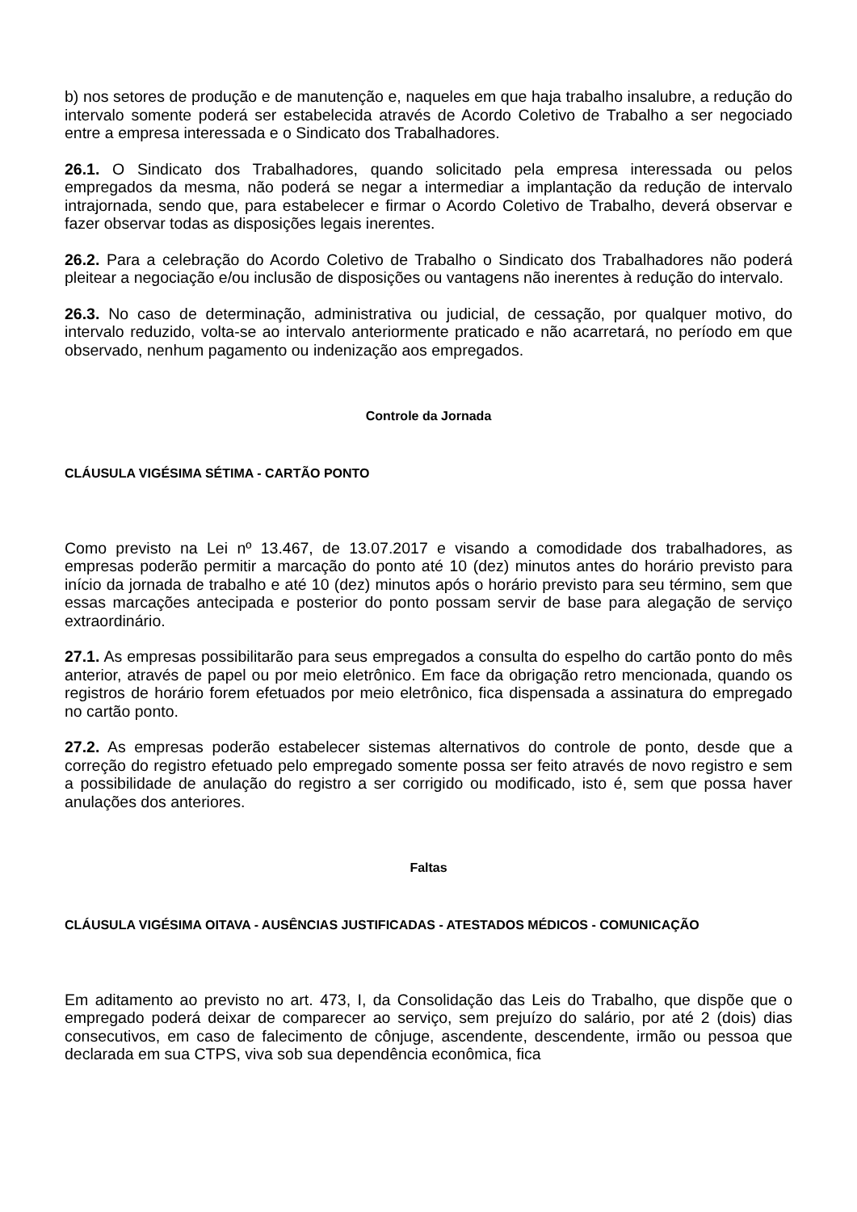b) nos setores de produção e de manutenção e, naqueles em que haja trabalho insalubre, a redução do intervalo somente poderá ser estabelecida através de Acordo Coletivo de Trabalho a ser negociado entre a empresa interessada e o Sindicato dos Trabalhadores.
26.1. O Sindicato dos Trabalhadores, quando solicitado pela empresa interessada ou pelos empregados da mesma, não poderá se negar a intermediar a implantação da redução de intervalo intrajornada, sendo que, para estabelecer e firmar o Acordo Coletivo de Trabalho, deverá observar e fazer observar todas as disposições legais inerentes.
26.2. Para a celebração do Acordo Coletivo de Trabalho o Sindicato dos Trabalhadores não poderá pleitear a negociação e/ou inclusão de disposições ou vantagens não inerentes à redução do intervalo.
26.3. No caso de determinação, administrativa ou judicial, de cessação, por qualquer motivo, do intervalo reduzido, volta-se ao intervalo anteriormente praticado e não acarretará, no período em que observado, nenhum pagamento ou indenização aos empregados.
Controle da Jornada
CLÁUSULA VIGÉSIMA SÉTIMA - CARTÃO PONTO
Como previsto na Lei nº 13.467, de 13.07.2017 e visando a comodidade dos trabalhadores, as empresas poderão permitir a marcação do ponto até 10 (dez) minutos antes do horário previsto para início da jornada de trabalho e até 10 (dez) minutos após o horário previsto para seu término, sem que essas marcações antecipada e posterior do ponto possam servir de base para alegação de serviço extraordinário.
27.1. As empresas possibilitarão para seus empregados a consulta do espelho do cartão ponto do mês anterior, através de papel ou por meio eletrônico. Em face da obrigação retro mencionada, quando os registros de horário forem efetuados por meio eletrônico, fica dispensada a assinatura do empregado no cartão ponto.
27.2. As empresas poderão estabelecer sistemas alternativos do controle de ponto, desde que a correção do registro efetuado pelo empregado somente possa ser feito através de novo registro e sem a possibilidade de anulação do registro a ser corrigido ou modificado, isto é, sem que possa haver anulações dos anteriores.
Faltas
CLÁUSULA VIGÉSIMA OITAVA - AUSÊNCIAS JUSTIFICADAS - ATESTADOS MÉDICOS - COMUNICAÇÃO
Em aditamento ao previsto no art. 473, I, da Consolidação das Leis do Trabalho, que dispõe que o empregado poderá deixar de comparecer ao serviço, sem prejuízo do salário, por até 2 (dois) dias consecutivos, em caso de falecimento de cônjuge, ascendente, descendente, irmão ou pessoa que declarada em sua CTPS, viva sob sua dependência econômica, fica